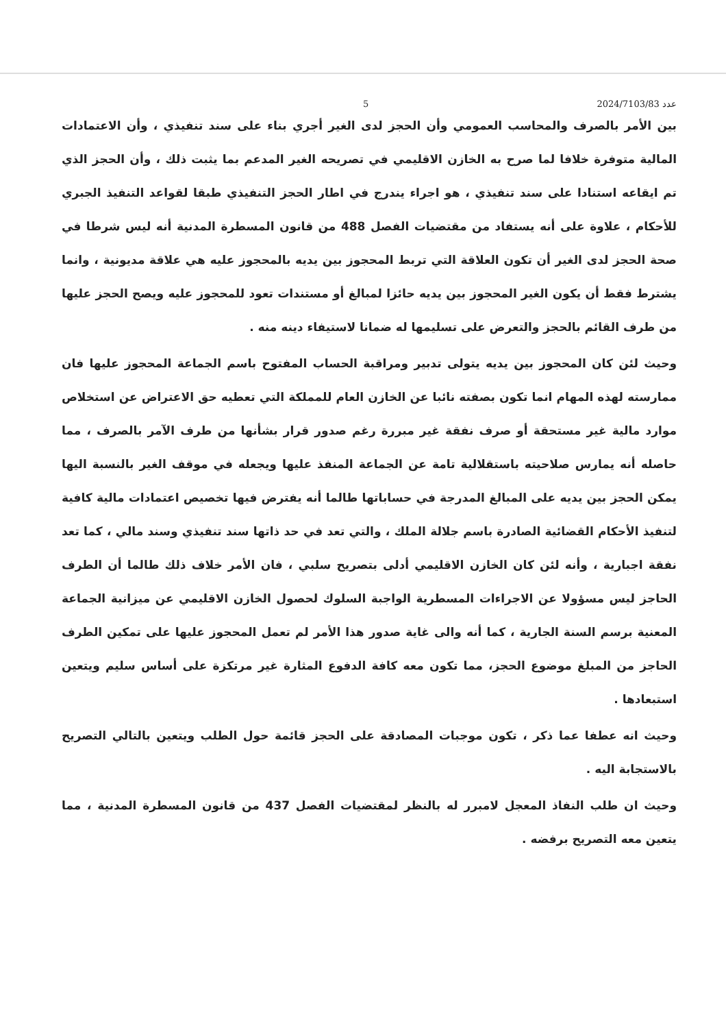5 عدد 2024/7103/83
بين الأمر بالصرف والمحاسب العمومي وأن الحجز لدى الغير أجري بناء على سند تنفيذي ، وأن الاعتمادات المالية متوفرة خلافا لما صرح به الخازن الاقليمي في تصريحه الغير المدعم بما يثبت ذلك ، وأن الحجز الذي تم ايقاعه استنادا على سند تنفيذي ، هو اجراء يندرج في اطار الحجز التنفيذي طبقا لقواعد التنفيذ الجبري للأحكام ، علاوة على أنه يستفاد من مقتضيات الفصل 488 من قانون المسطرة المدنية أنه ليس شرطا في صحة الحجز لدى الغير أن تكون العلاقة التي تربط المحجوز بين يديه بالمحجوز عليه هي علاقة مديونية ، وانما يشترط فقط أن يكون الغير المحجوز بين يديه حائزا لمبالغ أو مستندات تعود للمحجوز عليه ويصح الحجز عليها من طرف القائم بالحجز والتعرض على تسليمها له ضمانا لاستيفاء دينه منه .
وحيث لئن كان المحجوز بين يديه يتولى تدبير ومراقبة الحساب المفتوح باسم الجماعة المحجوز عليها فان ممارسته لهذه المهام انما تكون بصفته نائبا عن الخازن العام للمملكة التي تعطيه حق الاعتراض عن استخلاص موارد مالية غير مستحقة أو صرف نفقة غير مبررة رغم صدور قرار بشأنها من طرف الآمر بالصرف ، مما حاصله أنه يمارس صلاحيته باستقلالية تامة عن الجماعة المنفذ عليها ويجعله في موقف الغير بالنسبة اليها يمكن الحجز بين يديه على المبالغ المدرجة في حساباتها طالما أنه يفترض فيها تخصيص اعتمادات مالية كافية لتنفيذ الأحكام القضائية الصادرة باسم جلالة الملك ، والتي تعد في حد ذاتها سند تنفيذي وسند مالي ، كما تعد نفقة اجبارية ، وأنه لئن كان الخازن الاقليمي أدلى بتصريح سلبي ، فان الأمر خلاف ذلك طالما أن الطرف الحاجز ليس مسؤولا عن الاجراءات المسطرية الواجبة السلوك لحصول الخازن الاقليمي عن ميزانية الجماعة المعنية برسم السنة الجارية ، كما أنه والى غاية صدور هذا الأمر لم تعمل المحجوز عليها على تمكين الطرف الحاجز من المبلغ موضوع الحجز، مما تكون معه كافة الدفوع المثارة غير مرتكزة على أساس سليم ويتعين استبعادها .
وحيث انه عطفا عما ذكر ، تكون موجبات المصادقة على الحجز قائمة حول الطلب ويتعين بالتالي التصريح بالاستجابة اليه .
وحيث ان طلب النفاذ المعجل لامبرر له بالنظر لمقتضيات الفصل 437 من قانون المسطرة المدنية ، مما يتعين معه التصريح برفضه .